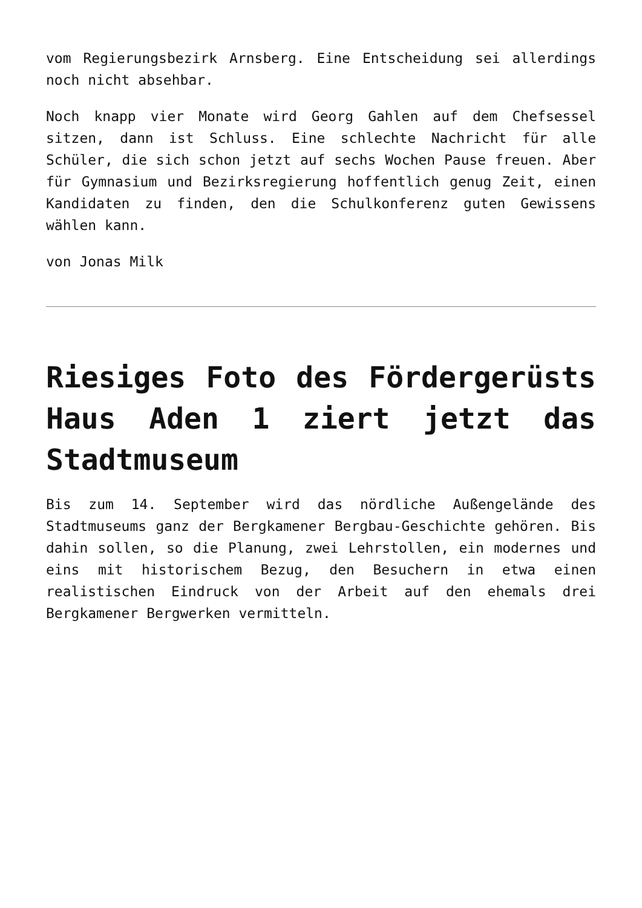vom Regierungsbezirk Arnsberg. Eine Entscheidung sei allerdings noch nicht absehbar.
Noch knapp vier Monate wird Georg Gahlen auf dem Chefsessel sitzen, dann ist Schluss. Eine schlechte Nachricht für alle Schüler, die sich schon jetzt auf sechs Wochen Pause freuen. Aber für Gymnasium und Bezirksregierung hoffentlich genug Zeit, einen Kandidaten zu finden, den die Schulkonferenz guten Gewissens wählen kann.
von Jonas Milk
Riesiges Foto des Fördergerüsts Haus Aden 1 ziert jetzt das Stadtmuseum
Bis zum 14. September wird das nördliche Außengelände des Stadtmuseums ganz der Bergkamener Bergbau-Geschichte gehören. Bis dahin sollen, so die Planung, zwei Lehrstollen, ein modernes und eins mit historischem Bezug, den Besuchern in etwa einen realistischen Eindruck von der Arbeit auf den ehemals drei Bergkamener Bergwerken vermitteln.